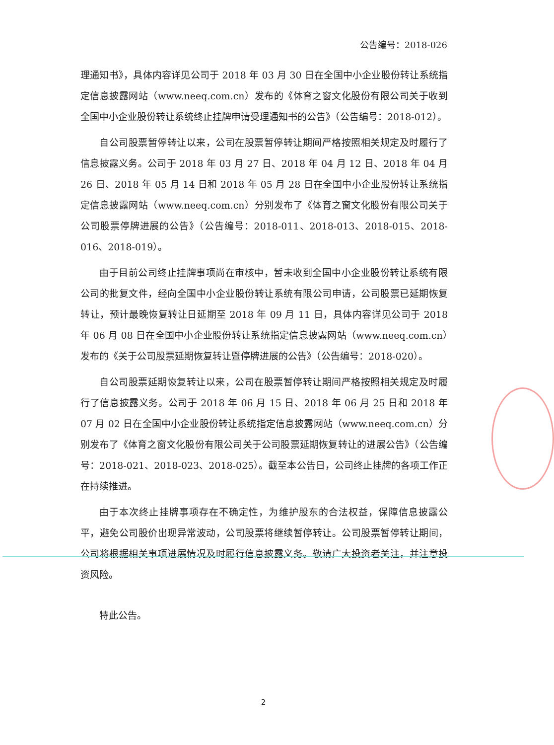公告编号：2018-026
理通知书》，具体内容详见公司于 2018 年 03 月 30 日在全国中小企业股份转让系统指定信息披露网站（www.neeq.com.cn）发布的《体育之窗文化股份有限公司关于收到全国中小企业股份转让系统终止挂牌申请受理通知书的公告》（公告编号：2018-012）。
自公司股票暂停转让以来，公司在股票暂停转让期间严格按照相关规定及时履行了信息披露义务。公司于 2018 年 03 月 27 日、2018 年 04 月 12 日、2018 年 04 月 26 日、2018 年 05 月 14 日和 2018 年 05 月 28 日在全国中小企业股份转让系统指定信息披露网站（www.neeq.com.cn）分别发布了《体育之窗文化股份有限公司关于公司股票停牌进展的公告》（公告编号：2018-011、2018-013、2018-015、2018-016、2018-019）。
由于目前公司终止挂牌事项尚在审核中，暂未收到全国中小企业股份转让系统有限公司的批复文件，经向全国中小企业股份转让系统有限公司申请，公司股票已延期恢复转让，预计最晚恢复转让日延期至 2018 年 09 月 11 日，具体内容详见公司于 2018 年 06 月 08 日在全国中小企业股份转让系统指定信息披露网站（www.neeq.com.cn）发布的《关于公司股票延期恢复转让暨停牌进展的公告》（公告编号：2018-020）。
自公司股票延期恢复转让以来，公司在股票暂停转让期间严格按照相关规定及时履行了信息披露义务。公司于 2018 年 06 月 15 日、2018 年 06 月 25 日和 2018 年 07 月 02 日在全国中小企业股份转让系统指定信息披露网站（www.neeq.com.cn）分别发布了《体育之窗文化股份有限公司关于公司股票延期恢复转让的进展公告》（公告编号：2018-021、2018-023、2018-025）。截至本公告日，公司终止挂牌的各项工作正在持续推进。
由于本次终止挂牌事项存在不确定性，为维护股东的合法权益，保障信息披露公平，避免公司股价出现异常波动，公司股票将继续暂停转让。公司股票暂停转让期间，公司将根据相关事项进展情况及时履行信息披露义务。敬请广大投资者关注，并注意投资风险。
特此公告。
2